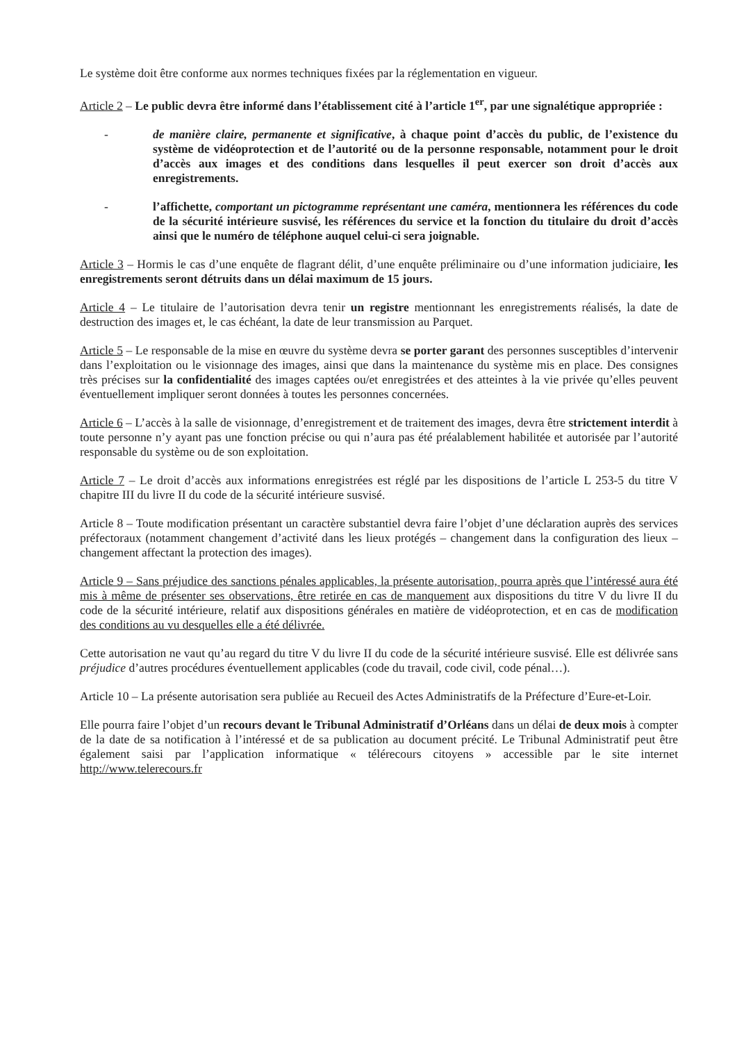Le système doit être conforme aux normes techniques fixées par la réglementation en vigueur.
Article 2 – Le public devra être informé dans l’établissement cité à l’article 1<sup>er</sup>, par une signalétique appropriée :
- de manière claire, permanente et significative, à chaque point d’accès du public, de l’existence du système de vidéoprotection et de l’autorité ou de la personne responsable, notamment pour le droit d’accès aux images et des conditions dans lesquelles il peut exercer son droit d’accès aux enregistrements.
- l’affichette, comportant un pictogramme représentant une caméra, mentionnera les références du code de la sécurité intérieure susvisé, les références du service et la fonction du titulaire du droit d’accès ainsi que le numéro de téléphone auquel celui-ci sera joignable.
Article 3 – Hormis le cas d’une enquête de flagrant délit, d’une enquête préliminaire ou d’une information judiciaire, les enregistrements seront détruits dans un délai maximum de 15 jours.
Article 4 – Le titulaire de l’autorisation devra tenir un registre mentionnant les enregistrements réalisés, la date de destruction des images et, le cas échéant, la date de leur transmission au Parquet.
Article 5 – Le responsable de la mise en œuvre du système devra se porter garant des personnes susceptibles d’intervenir dans l’exploitation ou le visionnage des images, ainsi que dans la maintenance du système mis en place. Des consignes très précises sur la confidentialité des images captées ou/et enregistrées et des atteintes à la vie privée qu’elles peuvent éventuellement impliquer seront données à toutes les personnes concernées.
Article 6 – L’accès à la salle de visionnage, d’enregistrement et de traitement des images, devra être strictement interdit à toute personne n’y ayant pas une fonction précise ou qui n’aura pas été préalablement habilitée et autorisée par l’autorité responsable du système ou de son exploitation.
Article 7 – Le droit d’accès aux informations enregistrées est réglé par les dispositions de l’article L 253-5 du titre V chapitre III du livre II du code de la sécurité intérieure susvisé.
Article 8 – Toute modification présentant un caractère substantiel devra faire l’objet d’une déclaration auprès des services préfectoraux (notamment changement d’activité dans les lieux protégés – changement dans la configuration des lieux – changement affectant la protection des images).
Article 9 – Sans préjudice des sanctions pénales applicables, la présente autorisation, pourra après que l’intéressé aura été mis à même de présenter ses observations, être retirée en cas de manquement aux dispositions du titre V du livre II du code de la sécurité intérieure, relatif aux dispositions générales en matière de vidéoprotection, et en cas de modification des conditions au vu desquelles elle a été délivrée.
Cette autorisation ne vaut qu’au regard du titre V du livre II du code de la sécurité intérieure susvisé. Elle est délivrée sans préjudice d’autres procédures éventuellement applicables (code du travail, code civil, code pénal…).
Article 10 – La présente autorisation sera publiée au Recueil des Actes Administratifs de la Préfecture d’Eure-et-Loir.
Elle pourra faire l’objet d’un recours devant le Tribunal Administratif d’Orléans dans un délai de deux mois à compter de la date de sa notification à l’intéressé et de sa publication au document précité. Le Tribunal Administratif peut être également saisi par l’application informatique « télérecours citoyens » accessible par le site internet http://www.telerecours.fr